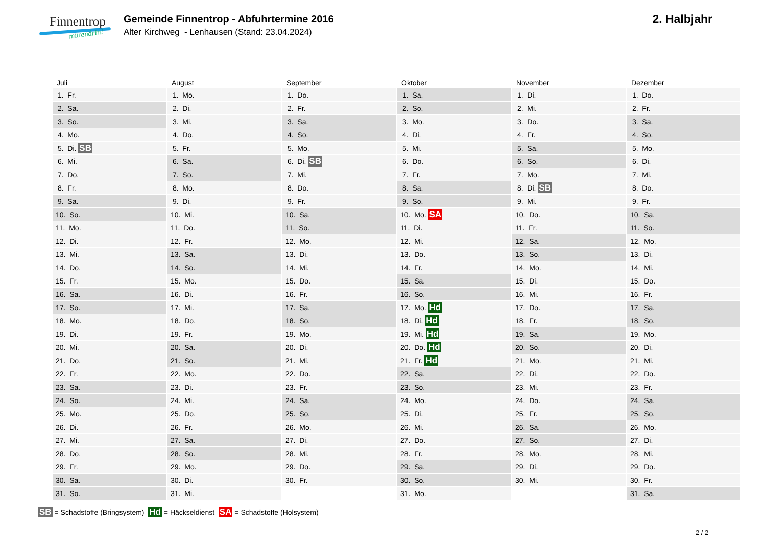Finnentrop
mittendrin!
Gemeinde Finnentrop - Abfuhrtermine 2016
Alter Kirchweg - Lenhausen (Stand: 23.04.2024)
2. Halbjahr
| Juli | August | September | Oktober | November | Dezember |
| --- | --- | --- | --- | --- | --- |
| 1. Fr. | 1. Mo. | 1. Do. | 1. Sa. | 1. Di. | 1. Do. |
| 2. Sa. | 2. Di. | 2. Fr. | 2. So. | 2. Mi. | 2. Fr. |
| 3. So. | 3. Mi. | 3. Sa. | 3. Mo. | 3. Do. | 3. Sa. |
| 4. Mo. | 4. Do. | 4. So. | 4. Di. | 4. Fr. | 4. So. |
| 5. Di. SB | 5. Fr. | 5. Mo. | 5. Mi. | 5. Sa. | 5. Mo. |
| 6. Mi. | 6. Sa. | 6. Di. SB | 6. Do. | 6. So. | 6. Di. |
| 7. Do. | 7. So. | 7. Mi. | 7. Fr. | 7. Mo. | 7. Mi. |
| 8. Fr. | 8. Mo. | 8. Do. | 8. Sa. | 8. Di. SB | 8. Do. |
| 9. Sa. | 9. Di. | 9. Fr. | 9. So. | 9. Mi. | 9. Fr. |
| 10. So. | 10. Mi. | 10. Sa. | 10. Mo. SA | 10. Do. | 10. Sa. |
| 11. Mo. | 11. Do. | 11. So. | 11. Di. | 11. Fr. | 11. So. |
| 12. Di. | 12. Fr. | 12. Mo. | 12. Mi. | 12. Sa. | 12. Mo. |
| 13. Mi. | 13. Sa. | 13. Di. | 13. Do. | 13. So. | 13. Di. |
| 14. Do. | 14. So. | 14. Mi. | 14. Fr. | 14. Mo. | 14. Mi. |
| 15. Fr. | 15. Mo. | 15. Do. | 15. Sa. | 15. Di. | 15. Do. |
| 16. Sa. | 16. Di. | 16. Fr. | 16. So. | 16. Mi. | 16. Fr. |
| 17. So. | 17. Mi. | 17. Sa. | 17. Mo. Hd | 17. Do. | 17. Sa. |
| 18. Mo. | 18. Do. | 18. So. | 18. Di. Hd | 18. Fr. | 18. So. |
| 19. Di. | 19. Fr. | 19. Mo. | 19. Mi. Hd | 19. Sa. | 19. Mo. |
| 20. Mi. | 20. Sa. | 20. Di. | 20. Do. Hd | 20. So. | 20. Di. |
| 21. Do. | 21. So. | 21. Mi. | 21. Fr. Hd | 21. Mo. | 21. Mi. |
| 22. Fr. | 22. Mo. | 22. Do. | 22. Sa. | 22. Di. | 22. Do. |
| 23. Sa. | 23. Di. | 23. Fr. | 23. So. | 23. Mi. | 23. Fr. |
| 24. So. | 24. Mi. | 24. Sa. | 24. Mo. | 24. Do. | 24. Sa. |
| 25. Mo. | 25. Do. | 25. So. | 25. Di. | 25. Fr. | 25. So. |
| 26. Di. | 26. Fr. | 26. Mo. | 26. Mi. | 26. Sa. | 26. Mo. |
| 27. Mi. | 27. Sa. | 27. Di. | 27. Do. | 27. So. | 27. Di. |
| 28. Do. | 28. So. | 28. Mi. | 28. Fr. | 28. Mo. | 28. Mi. |
| 29. Fr. | 29. Mo. | 29. Do. | 29. Sa. | 29. Di. | 29. Do. |
| 30. Sa. | 30. Di. | 30. Fr. | 30. So. | 30. Mi. | 30. Fr. |
| 31. So. | 31. Mi. | | 31. Mo. | | 31. Sa. |
SB = Schadstoffe (Bringsystem) Hd = Häckseldienst SA = Schadstoffe (Holsystem)
2 / 2